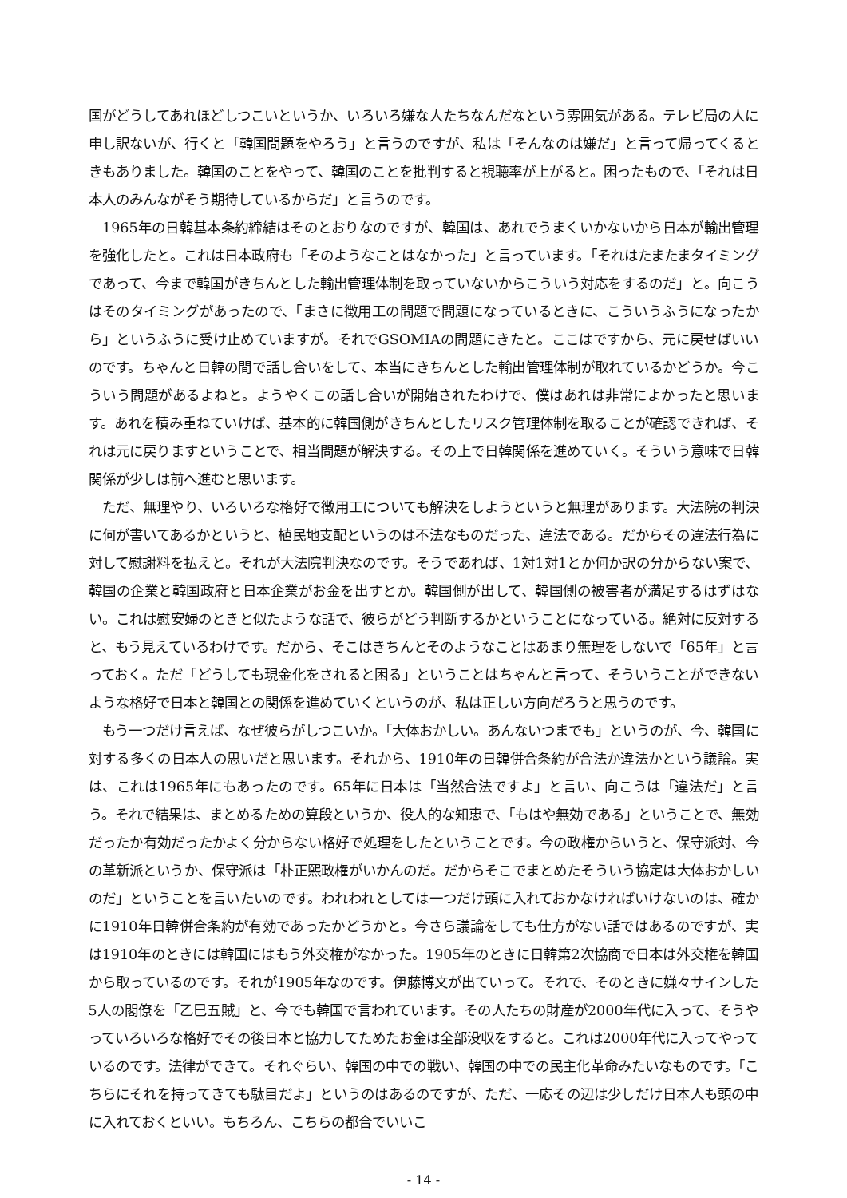国がどうしてあれほどしつこいというか、いろいろ嫌な人たちなんだなという雰囲気がある。テレビ局の人に申し訳ないが、行くと「韓国問題をやろう」と言うのですが、私は「そんなのは嫌だ」と言って帰ってくるときもありました。韓国のことをやって、韓国のことを批判すると視聴率が上がると。困ったもので、「それは日本人のみんながそう期待しているからだ」と言うのです。
1965年の日韓基本条約締結はそのとおりなのですが、韓国は、あれでうまくいかないから日本が輸出管理を強化したと。これは日本政府も「そのようなことはなかった」と言っています。「それはたまたまタイミングであって、今まで韓国がきちんとした輸出管理体制を取っていないからこういう対応をするのだ」と。向こうはそのタイミングがあったので、「まさに徴用工の問題で問題になっているときに、こういうふうになったから」というふうに受け止めていますが。それでGSOMIAの問題にきたと。ここはですから、元に戻せばいいのです。ちゃんと日韓の間で話し合いをして、本当にきちんとした輸出管理体制が取れているかどうか。今こういう問題があるよねと。ようやくこの話し合いが開始されたわけで、僕はあれは非常によかったと思います。あれを積み重ねていけば、基本的に韓国側がきちんとしたリスク管理体制を取ることが確認できれば、それは元に戻りますということで、相当問題が解決する。その上で日韓関係を進めていく。そういう意味で日韓関係が少しは前へ進むと思います。
ただ、無理やり、いろいろな格好で徴用工についても解決をしようというと無理があります。大法院の判決に何が書いてあるかというと、植民地支配というのは不法なものだった、違法である。だからその違法行為に対して慰謝料を払えと。それが大法院判決なのです。そうであれば、1対1対1とか何か訳の分からない案で、韓国の企業と韓国政府と日本企業がお金を出すとか。韓国側が出して、韓国側の被害者が満足するはずはない。これは慰安婦のときと似たような話で、彼らがどう判断するかということになっている。絶対に反対すると、もう見えているわけです。だから、そこはきちんとそのようなことはあまり無理をしないで「65年」と言っておく。ただ「どうしても現金化をされると困る」ということはちゃんと言って、そういうことができないような格好で日本と韓国との関係を進めていくというのが、私は正しい方向だろうと思うのです。
もう一つだけ言えば、なぜ彼らがしつこいか。「大体おかしい。あんないつまでも」というのが、今、韓国に対する多くの日本人の思いだと思います。それから、1910年の日韓併合条約が合法か違法かという議論。実は、これは1965年にもあったのです。65年に日本は「当然合法ですよ」と言い、向こうは「違法だ」と言う。それで結果は、まとめるための算段というか、役人的な知恵で、「もはや無効である」ということで、無効だったか有効だったかよく分からない格好で処理をしたということです。今の政権からいうと、保守派対、今の革新派というか、保守派は「朴正熙政権がいかんのだ。だからそこでまとめたそういう協定は大体おかしいのだ」ということを言いたいのです。われわれとしては一つだけ頭に入れておかなければいけないのは、確かに1910年日韓併合条約が有効であったかどうかと。今さら議論をしても仕方がない話ではあるのですが、実は1910年のときには韓国にはもう外交権がなかった。1905年のときに日韓第2次協商で日本は外交権を韓国から取っているのです。それが1905年なのです。伊藤博文が出ていって。それで、そのときに嫌々サインした5人の閣僚を「乙巳五賊」と、今でも韓国で言われています。その人たちの財産が2000年代に入って、そうやっていろいろな格好でその後日本と協力してためたお金は全部没収をすると。これは2000年代に入ってやっているのです。法律ができて。それぐらい、韓国の中での戦い、韓国の中での民主化革命みたいなものです。「こちらにそれを持ってきても駄目だよ」というのはあるのですが、ただ、一応その辺は少しだけ日本人も頭の中に入れておくといい。もちろん、こちらの都合でいいこ
- 14 -